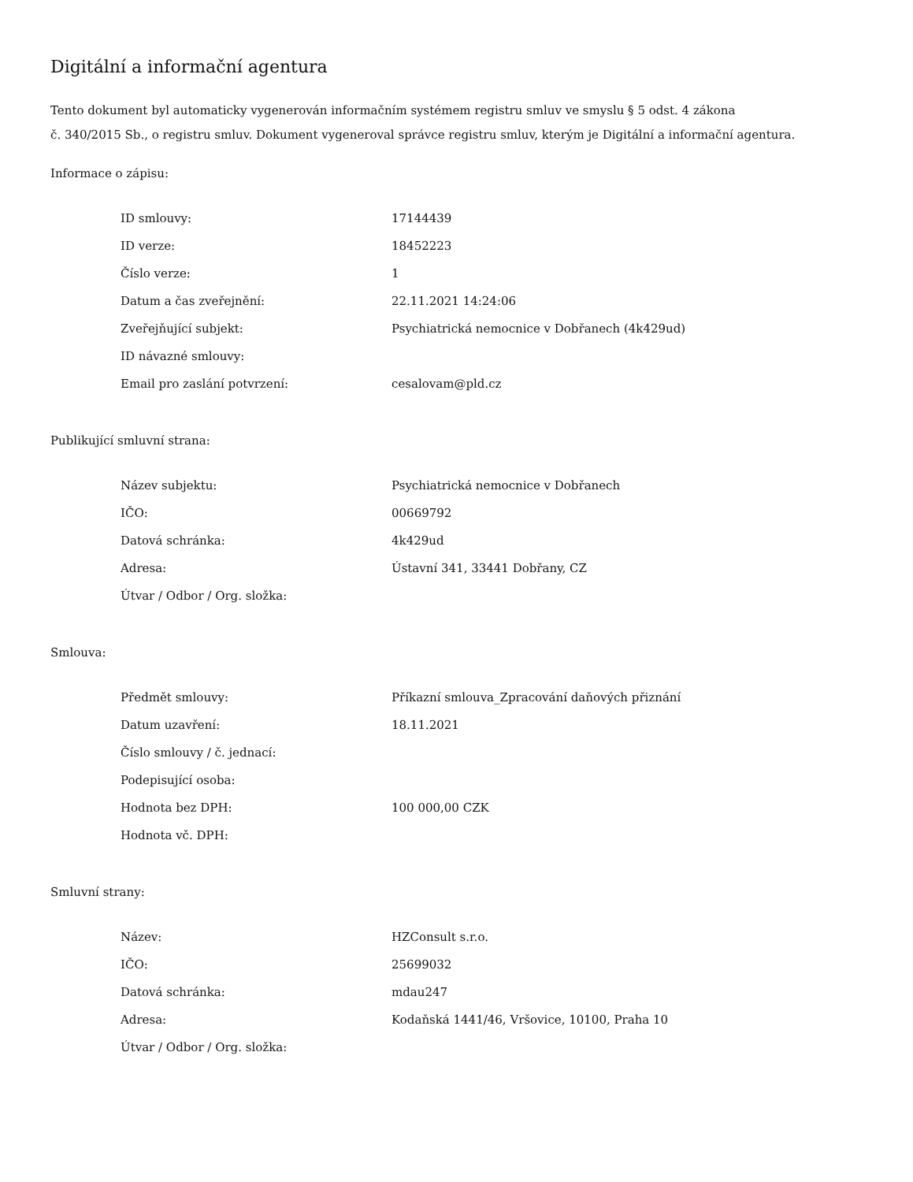Digitální a informační agentura
Tento dokument byl automaticky vygenerován informačním systémem registru smluv ve smyslu § 5 odst. 4 zákona
č. 340/2015 Sb., o registru smluv. Dokument vygeneroval správce registru smluv, kterým je Digitální a informační agentura.
Informace o zápisu:
| ID smlouvy: | 17144439 |
| ID verze: | 18452223 |
| Číslo verze: | 1 |
| Datum a čas zveřejnění: | 22.11.2021 14:24:06 |
| Zveřejňující subjekt: | Psychiatrická nemocnice v Dobřanech (4k429ud) |
| ID návazné smlouvy: | |
| Email pro zaslání potvrzení: | cesalovam@pld.cz |
Publikující smluvní strana:
| Název subjektu: | Psychiatrická nemocnice v Dobřanech |
| IČO: | 00669792 |
| Datová schránka: | 4k429ud |
| Adresa: | Ústavní 341, 33441 Dobřany, CZ |
| Útvar / Odbor / Org. složka: | |
Smlouva:
| Předmět smlouvy: | Příkazní smlouva_Zpracování daňových přiznání |
| Datum uzavření: | 18.11.2021 |
| Číslo smlouvy / č. jednací: | |
| Podepisující osoba: | |
| Hodnota bez DPH: | 100 000,00 CZK |
| Hodnota vč. DPH: | |
Smluvní strany:
| Název: | HZConsult s.r.o. |
| IČO: | 25699032 |
| Datová schránka: | mdau247 |
| Adresa: | Kodaňská 1441/46, Vršovice, 10100, Praha 10 |
| Útvar / Odbor / Org. složka: | |